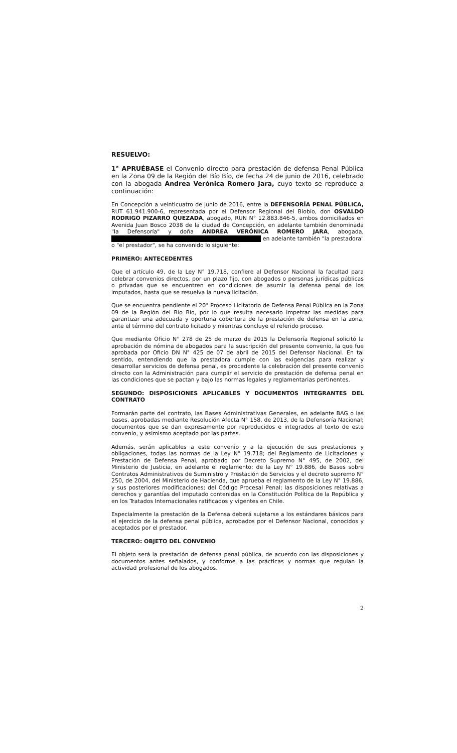RESUELVO:
1° APRUÉBASE el Convenio directo para prestación de defensa Penal Pública en la Zona 09 de la Región del Bío Bío, de fecha 24 de junio de 2016, celebrado con la abogada Andrea Verónica Romero Jara, cuyo texto se reproduce a continuación:
En Concepción a veinticuatro de junio de 2016, entre la DEFENSORÍA PENAL PÚBLICA, RUT 61.941.900-6, representada por el Defensor Regional del Biobío, don OSVALDO RODRIGO PIZARRO QUEZADA, abogado, RUN N° 12.883.846-5, ambos domiciliados en Avenida Juan Bosco 2038 de la ciudad de Concepción, en adelante también denominada "la Defensoría" y doña ANDREA VERÓNICA ROMERO JARA, abogada, en adelante también "la prestadora" o "el prestador", se ha convenido lo siguiente:
PRIMERO: ANTECEDENTES
Que el artículo 49, de la Ley N° 19.718, confiere al Defensor Nacional la facultad para celebrar convenios directos, por un plazo fijo, con abogados o personas jurídicas públicas o privadas que se encuentren en condiciones de asumir la defensa penal de los imputados, hasta que se resuelva la nueva licitación.
Que se encuentra pendiente el 20° Proceso Licitatorio de Defensa Penal Pública en la Zona 09 de la Región del Bío Bío, por lo que resulta necesario impetrar las medidas para garantizar una adecuada y oportuna cobertura de la prestación de defensa en la zona, ante el término del contrato licitado y mientras concluye el referido proceso.
Que mediante Oficio N° 278 de 25 de marzo de 2015 la Defensoría Regional solicitó la aprobación de nómina de abogados para la suscripción del presente convenio, la que fue aprobada por Oficio DN N° 425 de 07 de abril de 2015 del Defensor Nacional. En tal sentido, entendiendo que la prestadora cumple con las exigencias para realizar y desarrollar servicios de defensa penal, es procedente la celebración del presente convenio directo con la Administración para cumplir el servicio de prestación de defensa penal en las condiciones que se pactan y bajo las normas legales y reglamentarias pertinentes.
SEGUNDO: DISPOSICIONES APLICABLES Y DOCUMENTOS INTEGRANTES DEL CONTRATO
Formarán parte del contrato, las Bases Administrativas Generales, en adelante BAG o las bases, aprobadas mediante Resolución Afecta N° 158, de 2013, de la Defensoría Nacional; documentos que se dan expresamente por reproducidos e integrados al texto de este convenio, y asimismo aceptado por las partes.
Además, serán aplicables a este convenio y a la ejecución de sus prestaciones y obligaciones, todas las normas de la Ley N° 19.718; del Reglamento de Licitaciones y Prestación de Defensa Penal, aprobado por Decreto Supremo N° 495, de 2002, del Ministerio de Justicia, en adelante el reglamento; de la Ley N° 19.886, de Bases sobre Contratos Administrativos de Suministro y Prestación de Servicios y el decreto supremo N° 250, de 2004, del Ministerio de Hacienda, que aprueba el reglamento de la Ley N° 19.886, y sus posteriores modificaciones; del Código Procesal Penal; las disposiciones relativas a derechos y garantías del imputado contenidas en la Constitución Política de la República y en los Tratados Internacionales ratificados y vigentes en Chile.
Especialmente la prestación de la Defensa deberá sujetarse a los estándares básicos para el ejercicio de la defensa penal pública, aprobados por el Defensor Nacional, conocidos y aceptados por el prestador.
TERCERO: OBJETO DEL CONVENIO
El objeto será la prestación de defensa penal pública, de acuerdo con las disposiciones y documentos antes señalados, y conforme a las prácticas y normas que regulan la actividad profesional de los abogados.
2